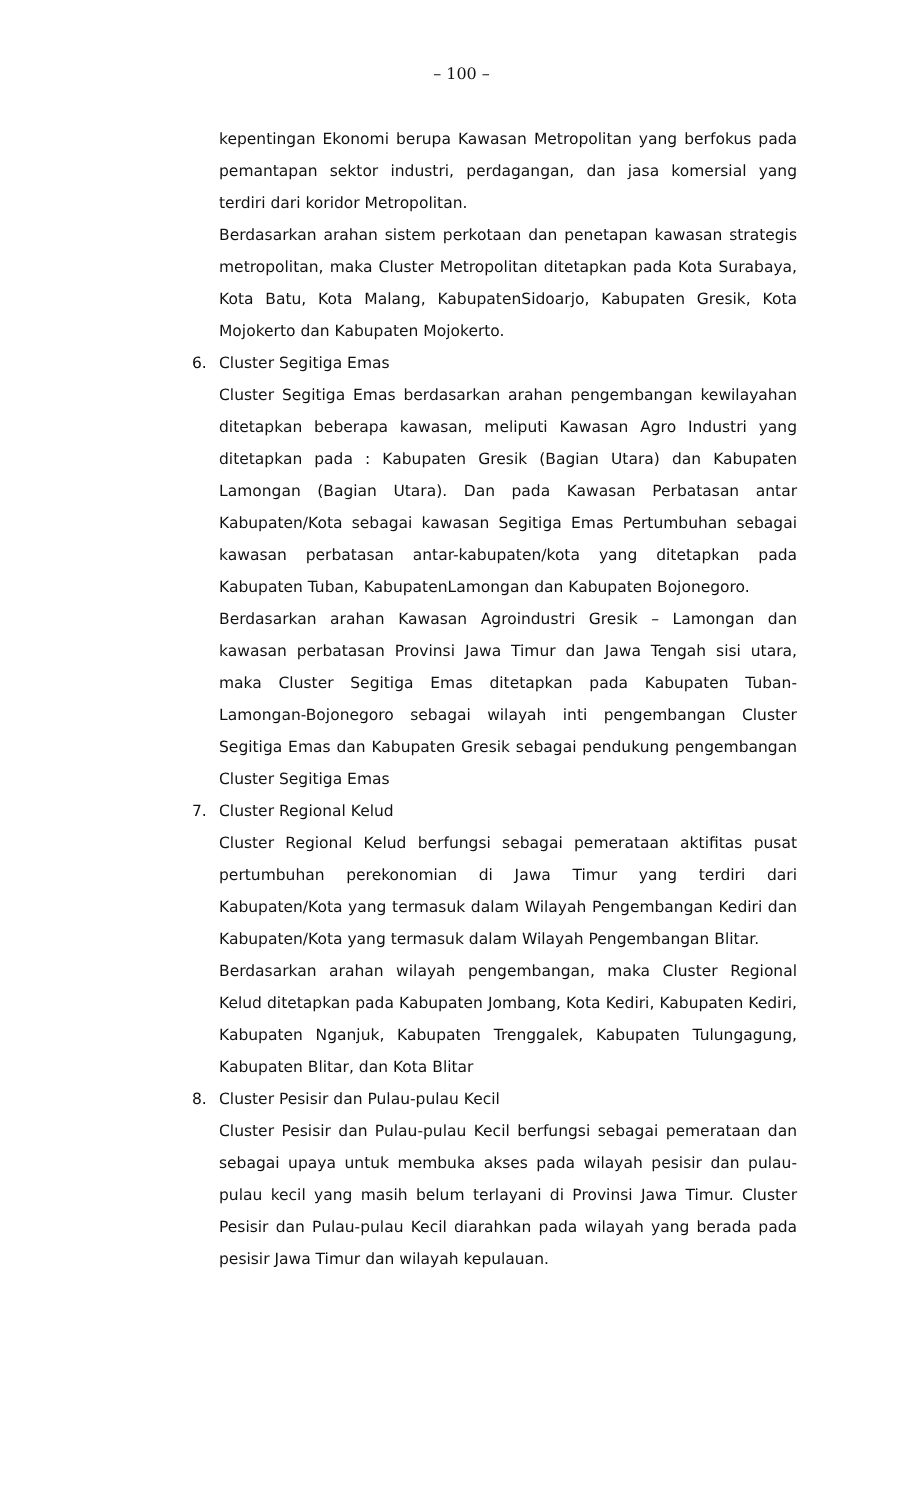– 100 –
kepentingan Ekonomi berupa Kawasan Metropolitan yang berfokus pada pemantapan sektor industri, perdagangan, dan jasa komersial yang terdiri dari koridor Metropolitan.
Berdasarkan arahan sistem perkotaan dan penetapan kawasan strategis metropolitan, maka Cluster Metropolitan ditetapkan pada Kota Surabaya, Kota Batu, Kota Malang, KabupatenSidoarjo, Kabupaten Gresik, Kota Mojokerto dan Kabupaten Mojokerto.
6. Cluster Segitiga Emas
Cluster Segitiga Emas berdasarkan arahan pengembangan kewilayahan ditetapkan beberapa kawasan, meliputi Kawasan Agro Industri yang ditetapkan pada : Kabupaten Gresik (Bagian Utara) dan Kabupaten Lamongan (Bagian Utara). Dan pada Kawasan Perbatasan antar Kabupaten/Kota sebagai kawasan Segitiga Emas Pertumbuhan sebagai kawasan perbatasan antar-kabupaten/kota yang ditetapkan pada Kabupaten Tuban, KabupatenLamongan dan Kabupaten Bojonegoro.
Berdasarkan arahan Kawasan Agroindustri Gresik – Lamongan dan kawasan perbatasan Provinsi Jawa Timur dan Jawa Tengah sisi utara, maka Cluster Segitiga Emas ditetapkan pada Kabupaten Tuban-Lamongan-Bojonegoro sebagai wilayah inti pengembangan Cluster Segitiga Emas dan Kabupaten Gresik sebagai pendukung pengembangan Cluster Segitiga Emas
7. Cluster Regional Kelud
Cluster Regional Kelud berfungsi sebagai pemerataan aktifitas pusat pertumbuhan perekonomian di Jawa Timur yang terdiri dari Kabupaten/Kota yang termasuk dalam Wilayah Pengembangan Kediri dan Kabupaten/Kota yang termasuk dalam Wilayah Pengembangan Blitar.
Berdasarkan arahan wilayah pengembangan, maka Cluster Regional Kelud ditetapkan pada Kabupaten Jombang, Kota Kediri, Kabupaten Kediri, Kabupaten Nganjuk, Kabupaten Trenggalek, Kabupaten Tulungagung, Kabupaten Blitar, dan Kota Blitar
8. Cluster Pesisir dan Pulau-pulau Kecil
Cluster Pesisir dan Pulau-pulau Kecil berfungsi sebagai pemerataan dan sebagai upaya untuk membuka akses pada wilayah pesisir dan pulau-pulau kecil yang masih belum terlayani di Provinsi Jawa Timur. Cluster Pesisir dan Pulau-pulau Kecil diarahkan pada wilayah yang berada pada pesisir Jawa Timur dan wilayah kepulauan.